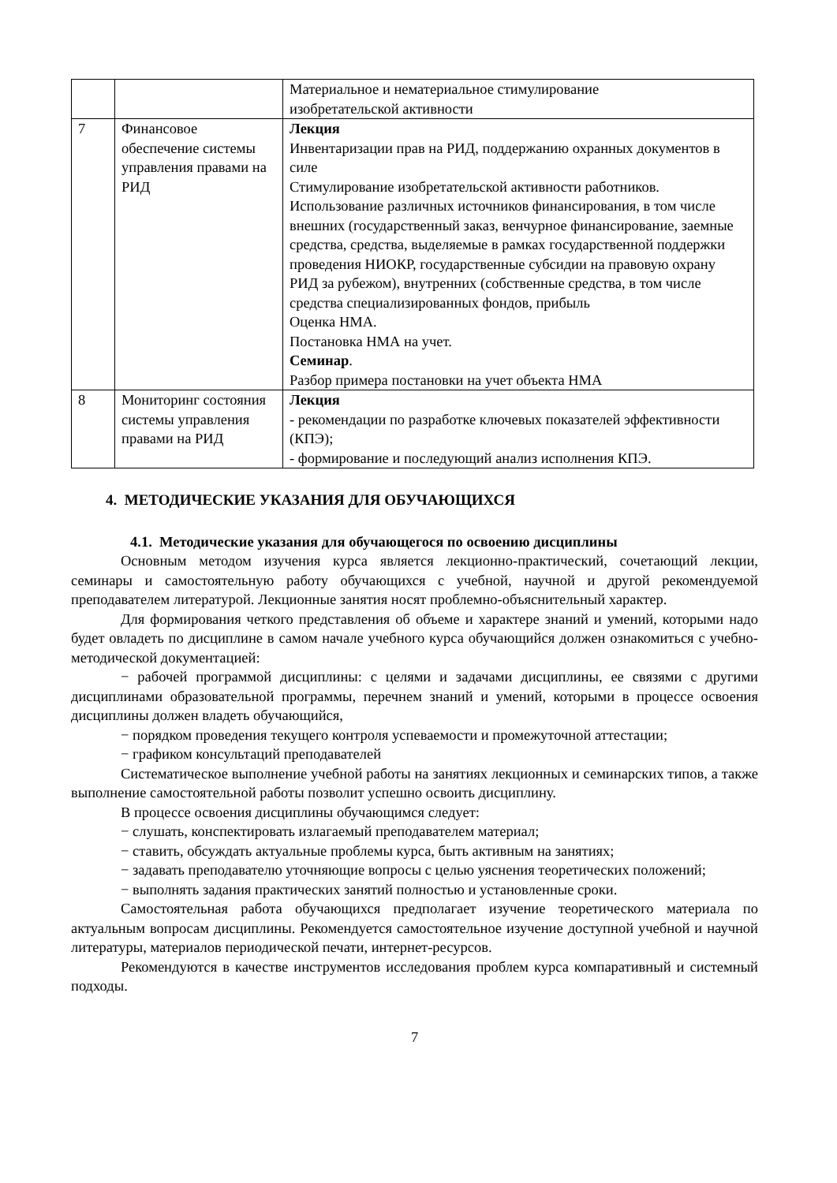| | | Материальное и нематериальное стимулирование изобретательской активности |
| 7 | Финансовое обеспечение системы управления правами на РИД | Лекция Инвентаризации прав на РИД, поддержанию охранных документов в силе Стимулирование изобретательской активности работников. Использование различных источников финансирования, в том числе внешних (государственный заказ, венчурное финансирование, заемные средства, средства, выделяемые в рамках государственной поддержки проведения НИОКР, государственные субсидии на правовую охрану РИД за рубежом), внутренних (собственные средства, в том числе средства специализированных фондов, прибыль Оценка НМА. Постановка НМА на учет. Семинар . Разбор примера постановки на учет объекта НМА |
| 8 | Мониторинг состояния системы управления правами на РИД | Лекция - рекомендации по разработке ключевых показателей эффективности (КПЭ); - формирование и последующий анализ исполнения КПЭ. |
4. МЕТОДИЧЕСКИЕ УКАЗАНИЯ ДЛЯ ОБУЧАЮЩИХСЯ
4.1. Методические указания для обучающегося по освоению дисциплины
Основным методом изучения курса является лекционно-практический, сочетающий лекции, семинары и самостоятельную работу обучающихся с учебной, научной и другой рекомендуемой преподавателем литературой. Лекционные занятия носят проблемно-объяснительный характер.
Для формирования четкого представления об объеме и характере знаний и умений, которыми надо будет овладеть по дисциплине в самом начале учебного курса обучающийся должен ознакомиться с учебно-методической документацией:
− рабочей программой дисциплины: с целями и задачами дисциплины, ее связями с другими дисциплинами образовательной программы, перечнем знаний и умений, которыми в процессе освоения дисциплины должен владеть обучающийся,
− порядком проведения текущего контроля успеваемости и промежуточной аттестации;
− графиком консультаций преподавателей
Систематическое выполнение учебной работы на занятиях лекционных и семинарских типов, а также выполнение самостоятельной работы позволит успешно освоить дисциплину.
В процессе освоения дисциплины обучающимся следует:
− слушать, конспектировать излагаемый преподавателем материал;
− ставить, обсуждать актуальные проблемы курса, быть активным на занятиях;
− задавать преподавателю уточняющие вопросы с целью уяснения теоретических положений;
− выполнять задания практических занятий полностью и установленные сроки.
Самостоятельная работа обучающихся предполагает изучение теоретического материала по актуальным вопросам дисциплины. Рекомендуется самостоятельное изучение доступной учебной и научной литературы, материалов периодической печати, интернет-ресурсов.
Рекомендуются в качестве инструментов исследования проблем курса компаративный и системный подходы.
7